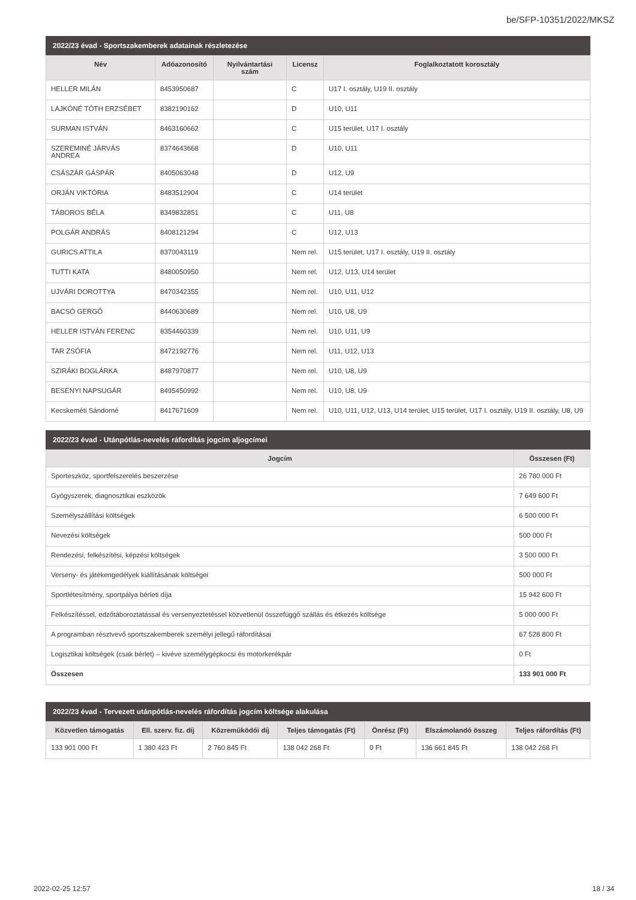be/SFP-10351/2022/MKSZ
2022/23 évad - Sportszakemberek adatainak részletezése
| Név | Adóazonosító | Nyilvántartási szám | Licensz | Foglalkoztatott korosztály |
| --- | --- | --- | --- | --- |
| HELLER MILÁN | 8453950687 | | C | U17 I. osztály, U19 II. osztály |
| LAJKÓNÉ TÓTH ERZSÉBET | 8382190162 | | D | U10, U11 |
| SURMAN ISTVÁN | 8463160662 | | C | U15 terület, U17 I. osztály |
| SZEREMINÉ JÁRVÁS ANDREA | 8374643668 | | D | U10, U11 |
| CSÁSZÁR GÁSPÁR | 8405063048 | | D | U12, U9 |
| ORJÁN VIKTÓRIA | 8483512904 | | C | U14 terület |
| TÁBOROS BÉLA | 8349832851 | | C | U11, U8 |
| POLGÁR ANDRÁS | 8408121294 | | C | U12, U13 |
| GURICS ATTILA | 8370043119 | | Nem rel. | U15 terület, U17 I. osztály, U19 II. osztály |
| TUTTI KATA | 8480050950 | | Nem rel. | U12, U13, U14 terület |
| UJVÁRI DOROTTYA | 8470342355 | | Nem rel. | U10, U11, U12 |
| BACSÓ GERGŐ | 8440630689 | | Nem rel. | U10, U8, U9 |
| HELLER ISTVÁN FERENC | 8354460339 | | Nem rel. | U10, U11, U9 |
| TAR ZSÓFIA | 8472192776 | | Nem rel. | U11, U12, U13 |
| SZIRÁKI BOGLÁRKA | 8487970877 | | Nem rel. | U10, U8, U9 |
| BESENYI NAPSUGÁR | 8495450992 | | Nem rel. | U10, U8, U9 |
| Kecskeméti Sándorné | 8417671609 | | Nem rel. | U10, U11, U12, U13, U14 terület, U15 terület, U17 I. osztály, U19 II. osztály, U8, U9 |
2022/23 évad - Utánpótlás-nevelés ráfordítás jogcím aljogcímei
| Jogcím | Összesen (Ft) |
| --- | --- |
| Sporteszköz, sportfelszerelés beszerzése | 26 780 000 Ft |
| Gyógyszerek, diagnosztikai eszközök | 7 649 600 Ft |
| Személyszállítási költségek | 6 500 000 Ft |
| Nevezési költségek | 500 000 Ft |
| Rendezési, felkészítési, képzési költségek | 3 500 000 Ft |
| Verseny- és játékengedélyek kiállításának költségei | 500 000 Ft |
| Sportlétesítmény, sportpálya bérleti díja | 15 942 600 Ft |
| Felkészítéssel, edzőtáboroztatással és versenyeztetéssel közvetlenül összefüggő szállás és étkezés költsége | 5 000 000 Ft |
| A programban résztvevő sportszakemberek személyi jellegű ráfordításai | 67 528 800 Ft |
| Logisztikai költségek (csak bérlet) – kivéve személygépkocsi és motorkerékpár | 0 Ft |
| Összesen | 133 901 000 Ft |
2022/23 évad - Tervezett utánpótlás-nevelés ráfordítás jogcím költsége alakulása
| Közvetlen támogatás | Ell. szerv. fiz. díj | Közreműködői díj | Teljes támogatás (Ft) | Önrész (Ft) | Elszámolandó összeg | Teljes ráfordítás (Ft) |
| --- | --- | --- | --- | --- | --- | --- |
| 133 901 000 Ft | 1 380 423 Ft | 2 760 845 Ft | 138 042 268 Ft | 0 Ft | 136 661 845 Ft | 138 042 268 Ft |
2022-02-25 12:57 18 / 34